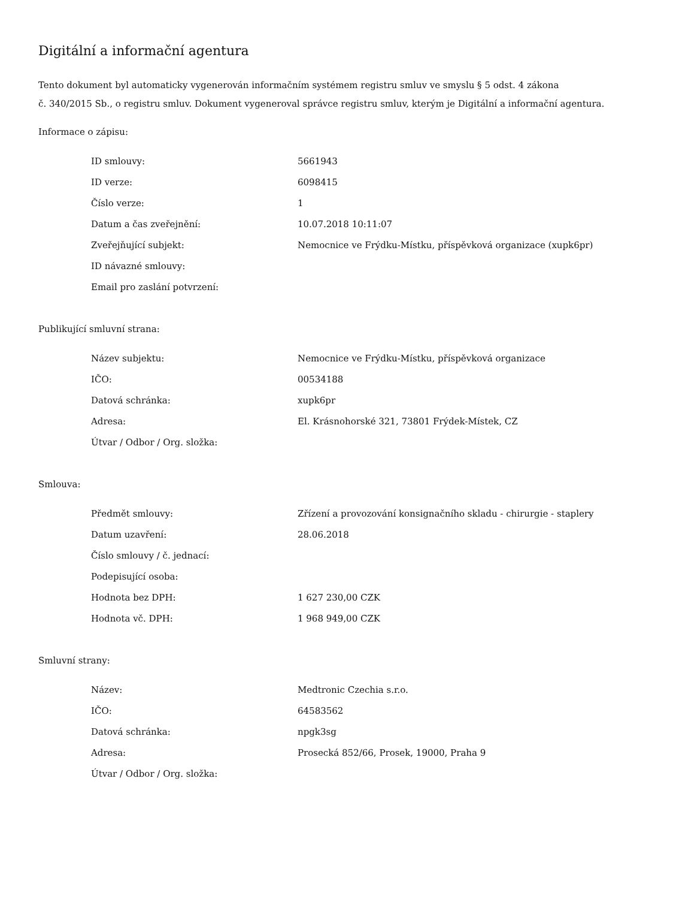Digitální a informační agentura
Tento dokument byl automaticky vygenerován informačním systémem registru smluv ve smyslu § 5 odst. 4 zákona
č. 340/2015 Sb., o registru smluv. Dokument vygeneroval správce registru smluv, kterým je Digitální a informační agentura.
Informace o zápisu:
| ID smlouvy: | 5661943 |
| ID verze: | 6098415 |
| Číslo verze: | 1 |
| Datum a čas zveřejnění: | 10.07.2018 10:11:07 |
| Zveřejňující subjekt: | Nemocnice ve Frýdku-Místku, příspěvková organizace (xupk6pr) |
| ID návazné smlouvy: | |
| Email pro zaslání potvrzení: | |
Publikující smluvní strana:
| Název subjektu: | Nemocnice ve Frýdku-Místku, příspěvková organizace |
| IČO: | 00534188 |
| Datová schránka: | xupk6pr |
| Adresa: | El. Krásnohorské 321, 73801 Frýdek-Místek, CZ |
| Útvar / Odbor / Org. složka: | |
Smlouva:
| Předmět smlouvy: | Zřízení a provozování konsignačního skladu - chirurgie - staplery |
| Datum uzavření: | 28.06.2018 |
| Číslo smlouvy / č. jednací: | |
| Podepisující osoba: | |
| Hodnota bez DPH: | 1 627 230,00 CZK |
| Hodnota vč. DPH: | 1 968 949,00 CZK |
Smluvní strany:
| Název: | Medtronic Czechia s.r.o. |
| IČO: | 64583562 |
| Datová schránka: | npgk3sg |
| Adresa: | Prosecká 852/66, Prosek, 19000, Praha 9 |
| Útvar / Odbor / Org. složka: | |